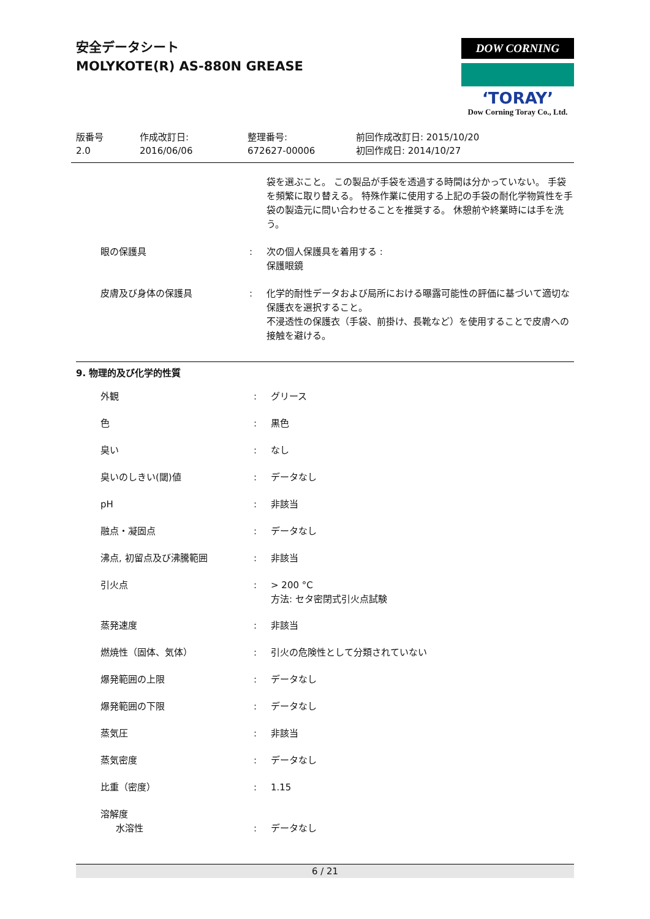安全データシート
MOLYKOTE(R) AS-880N GREASE
DOW CORNING
‘TORAY’
Dow Corning Toray Co., Ltd.
版番号
2.0
作成改訂日:
2016/06/06
整理番号:
672627-00006
前回作成改訂日: 2015/10/20
初回作成日: 2014/10/27
| | | | 袋を選ぶこと。 この製品が手袋を透過する時間は分かっていない。 手袋を頻繁に取り替える。 特殊作業に使用する上記の手袋の耐化学物質性を手袋の製造元に問い合わせることを推奨する。 休憩前や終業時には手を洗う。 |
| | 眼の保護具 | : | 次の個人保護具を着用する : 保護眼鏡 |
| | 皮膚及び身体の保護具 | : | 化学的耐性データおよび局所における曝露可能性の評価に基づいて適切な保護衣を選択すること。 不浸透性の保護衣（手袋、前掛け、長靴など）を使用することで皮膚への接触を避ける。 |
9. 物理的及び化学的性質
| | 外観 | : | グリース |
| | 色 | : | 黒色 |
| | 臭い | : | なし |
| | 臭いのしきい(閾)値 | : | データなし |
| | pH | : | 非該当 |
| | 融点・凝固点 | : | データなし |
| | 沸点, 初留点及び沸騰範囲 | : | 非該当 |
| | 引火点 | : | > 200 °C 方法: セタ密閉式引火点試験 |
| | 蒸発速度 | : | 非該当 |
| | 燃焼性（固体、気体） | : | 引火の危険性として分類されていない |
| | 爆発範囲の上限 | : | データなし |
| | 爆発範囲の下限 | : | データなし |
| | 蒸気圧 | : | 非該当 |
| | 蒸気密度 | : | データなし |
| | 比重（密度） | : | 1.15 |
| | 溶解度 | | |
| | 水溶性 | : | データなし |
6 / 21